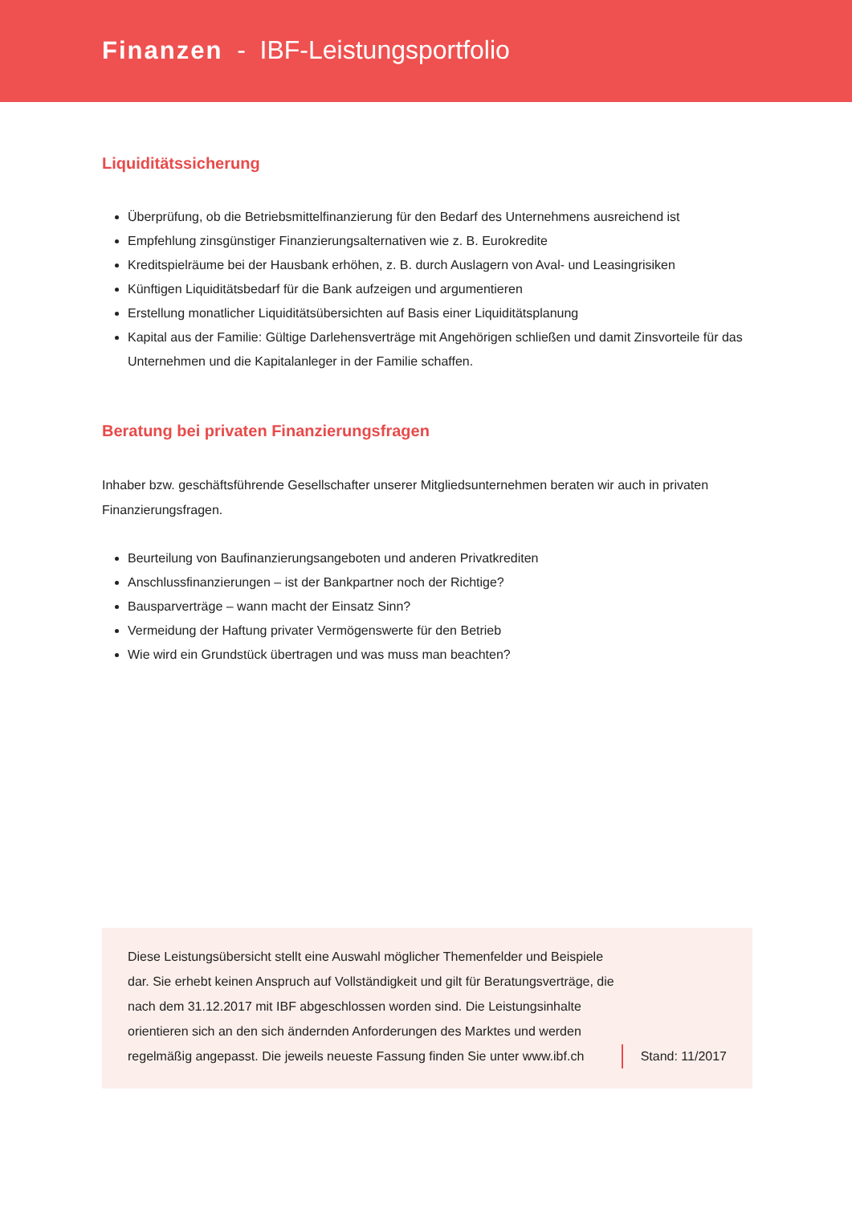Finanzen - IBF-Leistungsportfolio
Liquiditätssicherung
Überprüfung, ob die Betriebsmittelfinanzierung für den Bedarf des Unternehmens ausreichend ist
Empfehlung zinsgünstiger Finanzierungsalternativen wie z. B. Eurokredite
Kreditspielräume bei der Hausbank erhöhen, z. B. durch Auslagern von Aval- und Leasingrisiken
Künftigen Liquiditätsbedarf für die Bank aufzeigen und argumentieren
Erstellung monatlicher Liquiditätsübersichten auf Basis einer Liquiditätsplanung
Kapital aus der Familie: Gültige Darlehensverträge mit Angehörigen schließen und damit Zinsvorteile für das Unternehmen und die Kapitalanleger in der Familie schaffen.
Beratung bei privaten Finanzierungsfragen
Inhaber bzw. geschäftsführende Gesellschafter unserer Mitgliedsunternehmen beraten wir auch in privaten Finanzierungsfragen.
Beurteilung von Baufinanzierungsangeboten und anderen Privatkrediten
Anschlussfinanzierungen – ist der Bankpartner noch der Richtige?
Bausparverträge – wann macht der Einsatz Sinn?
Vermeidung der Haftung privater Vermögenswerte für den Betrieb
Wie wird ein Grundstück übertragen und was muss man beachten?
Diese Leistungsübersicht stellt eine Auswahl möglicher Themenfelder und Beispiele dar. Sie erhebt keinen Anspruch auf Vollständigkeit und gilt für Beratungsverträge, die nach dem 31.12.2017 mit IBF abgeschlossen worden sind. Die Leistungsinhalte orientieren sich an den sich ändernden Anforderungen des Marktes und werden regelmäßig angepasst. Die jeweils neueste Fassung finden Sie unter www.ibf.ch
Stand: 11/2017